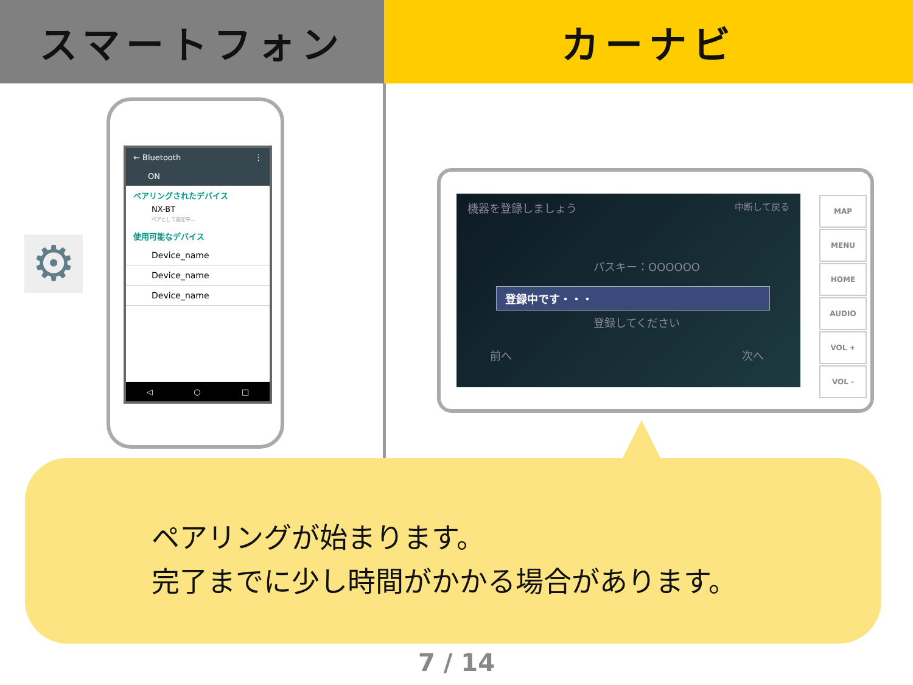スマートフォン カーナビ
⚙
← Bluetooth ⋮
ON
ペアリングされたデバイス
NX-BT
ペアとして設定中...
使用可能なデバイス
Device_name
Device_name
Device_name
◁ ○ □
機器を登録しましょう 中断して戻る
パスキー：OOOOOO
登録中です・・・
登録してください
前へ 次へ
MAP
MENU
HOME
AUDIO
VOL +
VOL -
ペアリングが始まります。
完了までに少し時間がかかる場合があります。
7 / 14